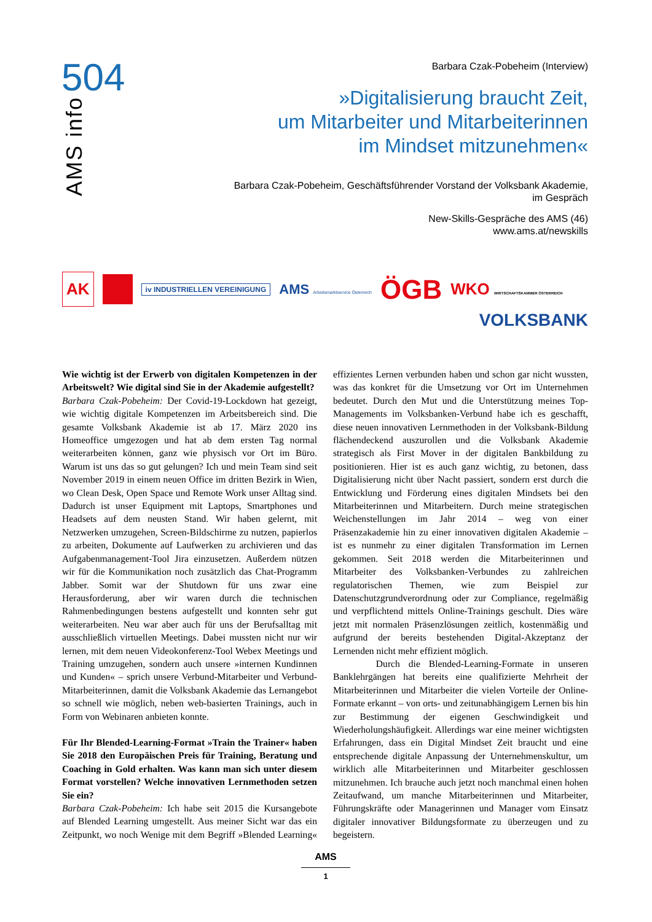504
AMS info
Barbara Czak-Pobeheim (Interview)
»Digitalisierung braucht Zeit,
um Mitarbeiter und Mitarbeiterinnen
im Mindset mitzunehmen«
Barbara Czak-Pobeheim, Geschäftsführender Vorstand der Volksbank Akademie,
im Gespräch
New-Skills-Gespräche des AMS (46)
www.ams.at/newskills
AK iv INDUSTRIELLEN VEREINIGUNG AMS Arbeitsmarktservice Österreich ÖGB WKO WIRTSCHAFTSKAMMER ÖSTERREICH
VOLKSBANK
Wie wichtig ist der Erwerb von digitalen Kompetenzen in der Arbeitswelt? Wie digital sind Sie in der Akademie aufgestellt?
Barbara Czak-Pobeheim: Der Covid-19-Lockdown hat gezeigt, wie wichtig digitale Kompetenzen im Arbeitsbereich sind. Die gesamte Volksbank Akademie ist ab 17. März 2020 ins Homeoffice umgezogen und hat ab dem ersten Tag normal weiterarbeiten können, ganz wie physisch vor Ort im Büro. Warum ist uns das so gut gelungen? Ich und mein Team sind seit November 2019 in einem neuen Office im dritten Bezirk in Wien, wo Clean Desk, Open Space und Remote Work unser Alltag sind. Dadurch ist unser Equipment mit Laptops, Smartphones und Headsets auf dem neusten Stand. Wir haben gelernt, mit Netzwerken umzugehen, Screen-Bildschirme zu nutzen, papierlos zu arbeiten, Dokumente auf Laufwerken zu archivieren und das Aufgabenmanagement-Tool Jira einzusetzen. Außerdem nützen wir für die Kommunikation noch zusätzlich das Chat-Programm Jabber. Somit war der Shutdown für uns zwar eine Herausforderung, aber wir waren durch die technischen Rahmenbedingungen bestens aufgestellt und konnten sehr gut weiterarbeiten. Neu war aber auch für uns der Berufsalltag mit ausschließlich virtuellen Meetings. Dabei mussten nicht nur wir lernen, mit dem neuen Videokonferenz-Tool Webex Meetings und Training umzugehen, sondern auch unsere »internen Kundinnen und Kunden« – sprich unsere Verbund-Mitarbeiter und Verbund-Mitarbeiterinnen, damit die Volksbank Akademie das Lernangebot so schnell wie möglich, neben web-basierten Trainings, auch in Form von Webinaren anbieten konnte.
Für Ihr Blended-Learning-Format »Train the Trainer« haben Sie 2018 den Europäischen Preis für Training, Beratung und Coaching in Gold erhalten. Was kann man sich unter diesem Format vorstellen? Welche innovativen Lernmethoden setzen Sie ein?
Barbara Czak-Pobeheim: Ich habe seit 2015 die Kursangebote auf Blended Learning umgestellt. Aus meiner Sicht war das ein Zeitpunkt, wo noch Wenige mit dem Begriff »Blended Learning« effizientes Lernen verbunden haben und schon gar nicht wussten, was das konkret für die Umsetzung vor Ort im Unternehmen bedeutet. Durch den Mut und die Unterstützung meines Top-Managements im Volksbanken-Verbund habe ich es geschafft, diese neuen innovativen Lernmethoden in der Volksbank-Bildung flächendeckend auszurollen und die Volksbank Akademie strategisch als First Mover in der digitalen Bankbildung zu positionieren. Hier ist es auch ganz wichtig, zu betonen, dass Digitalisierung nicht über Nacht passiert, sondern erst durch die Entwicklung und Förderung eines digitalen Mindsets bei den Mitarbeiterinnen und Mitarbeitern. Durch meine strategischen Weichenstellungen im Jahr 2014 – weg von einer Präsenzakademie hin zu einer innovativen digitalen Akademie – ist es nunmehr zu einer digitalen Transformation im Lernen gekommen. Seit 2018 werden die Mitarbeiterinnen und Mitarbeiter des Volksbanken-Verbundes zu zahlreichen regulatorischen Themen, wie zum Beispiel zur Datenschutzgrundverordnung oder zur Compliance, regelmäßig und verpflichtend mittels Online-Trainings geschult. Dies wäre jetzt mit normalen Präsenzlösungen zeitlich, kostenmäßig und aufgrund der bereits bestehenden Digital-Akzeptanz der Lernenden nicht mehr effizient möglich.
Durch die Blended-Learning-Formate in unseren Banklehrgängen hat bereits eine qualifizierte Mehrheit der Mitarbeiterinnen und Mitarbeiter die vielen Vorteile der Online-Formate erkannt – von orts- und zeitunabhängigem Lernen bis hin zur Bestimmung der eigenen Geschwindigkeit und Wiederholungshäufigkeit. Allerdings war eine meiner wichtigsten Erfahrungen, dass ein Digital Mindset Zeit braucht und eine entsprechende digitale Anpassung der Unternehmenskultur, um wirklich alle Mitarbeiterinnen und Mitarbeiter geschlossen mitzunehmen. Ich brauche auch jetzt noch manchmal einen hohen Zeitaufwand, um manche Mitarbeiterinnen und Mitarbeiter, Führungskräfte oder Managerinnen und Manager vom Einsatz digitaler innovativer Bildungsformate zu überzeugen und zu begeistern.
AMS
1